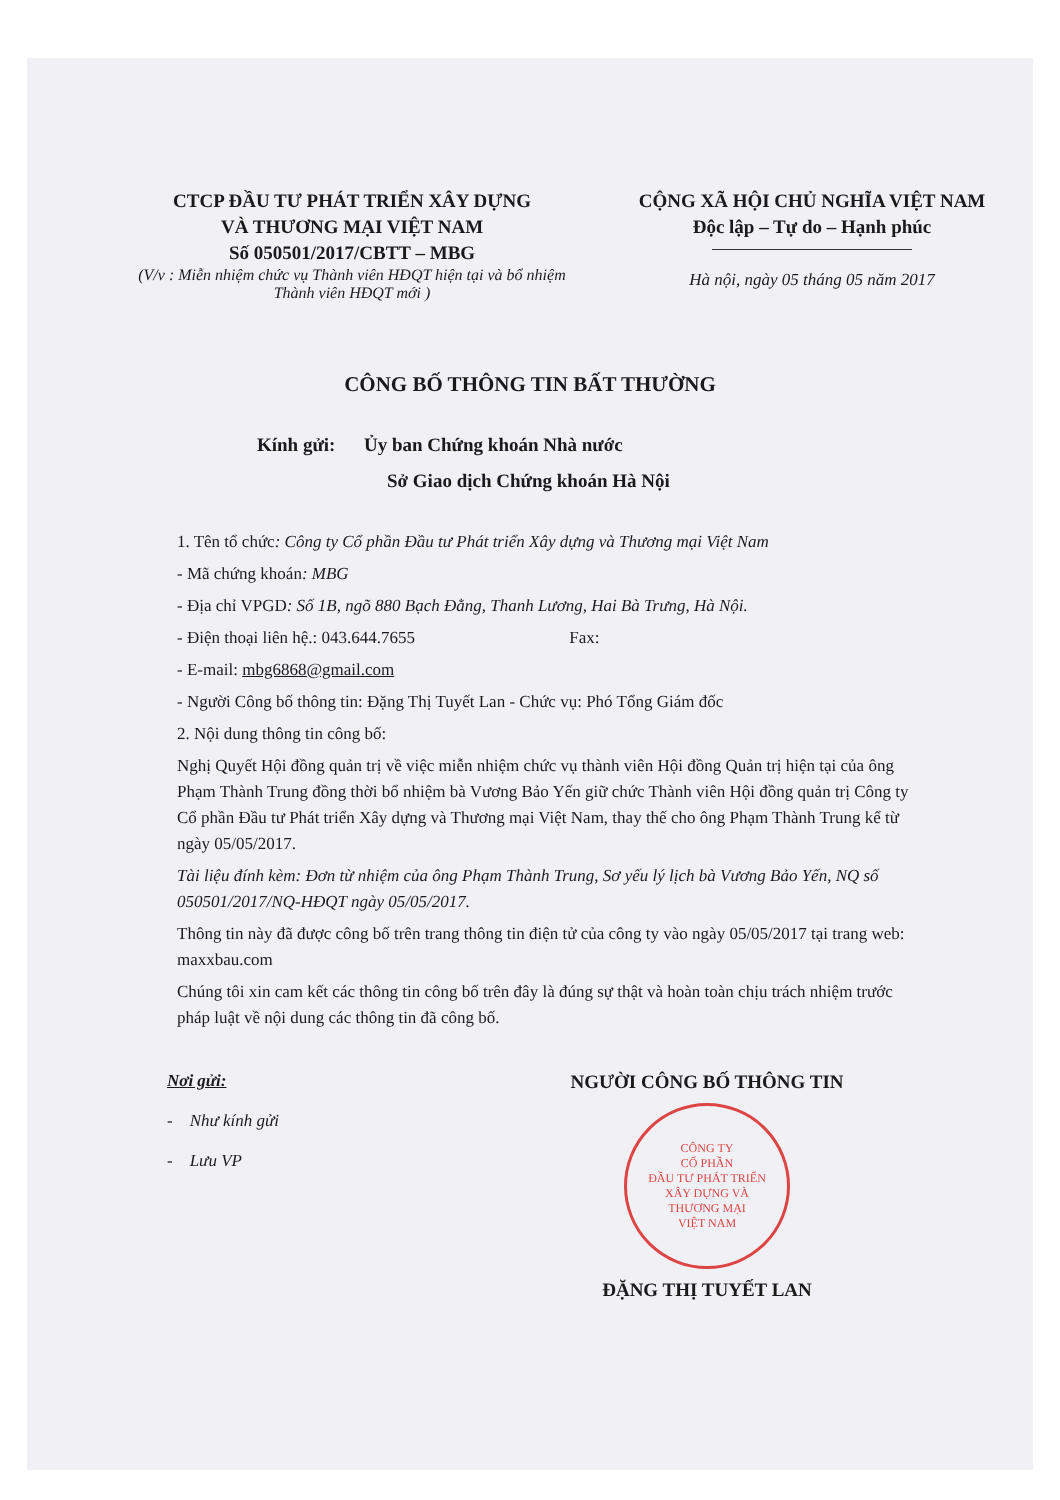CTCP ĐẦU TƯ PHÁT TRIỂN XÂY DỰNG
VÀ THƯƠNG MẠI VIỆT NAM
Số 050501/2017/CBTT – MBG
(V/v : Miễn nhiệm chức vụ Thành viên HĐQT hiện tại và bổ nhiệm Thành viên HĐQT mới )
CỘNG XÃ HỘI CHỦ NGHĨA VIỆT NAM
Độc lập – Tự do – Hạnh phúc
Hà nội, ngày 05 tháng 05 năm 2017
CÔNG BỐ THÔNG TIN BẤT THƯỜNG
Kính gửi: Ủy ban Chứng khoán Nhà nước
Sở Giao dịch Chứng khoán Hà Nội
1. Tên tổ chức: Công ty Cổ phần Đầu tư Phát triển Xây dựng và Thương mại Việt Nam
- Mã chứng khoán: MBG
- Địa chỉ VPGD: Số 1B, ngõ 880 Bạch Đằng, Thanh Lương, Hai Bà Trưng, Hà Nội.
- Điện thoại liên hệ.: 043.644.7655 Fax:
- E-mail: mbg6868@gmail.com
- Người Công bố thông tin: Đặng Thị Tuyết Lan - Chức vụ: Phó Tổng Giám đốc
2. Nội dung thông tin công bố:
Nghị Quyết Hội đồng quản trị về việc miễn nhiệm chức vụ thành viên Hội đồng Quản trị hiện tại của ông Phạm Thành Trung đồng thời bổ nhiệm bà Vương Bảo Yến giữ chức Thành viên Hội đồng quản trị Công ty Cổ phần Đầu tư Phát triển Xây dựng và Thương mại Việt Nam, thay thế cho ông Phạm Thành Trung kể từ ngày 05/05/2017.
Tài liệu đính kèm: Đơn từ nhiệm của ông Phạm Thành Trung, Sơ yếu lý lịch bà Vương Bảo Yến, NQ số 050501/2017/NQ-HĐQT ngày 05/05/2017.
Thông tin này đã được công bố trên trang thông tin điện tử của công ty vào ngày 05/05/2017 tại trang web: maxxbau.com
Chúng tôi xin cam kết các thông tin công bố trên đây là đúng sự thật và hoàn toàn chịu trách nhiệm trước pháp luật về nội dung các thông tin đã công bố.
Nơi gửi:
- Như kính gửi
- Lưu VP
NGƯỜI CÔNG BỐ THÔNG TIN
CÔNG TY
CỔ PHẦN
ĐẦU TƯ PHÁT TRIỂN
XÂY DỰNG VÀ
THƯƠNG MẠI
VIỆT NAM
ĐẶNG THỊ TUYẾT LAN